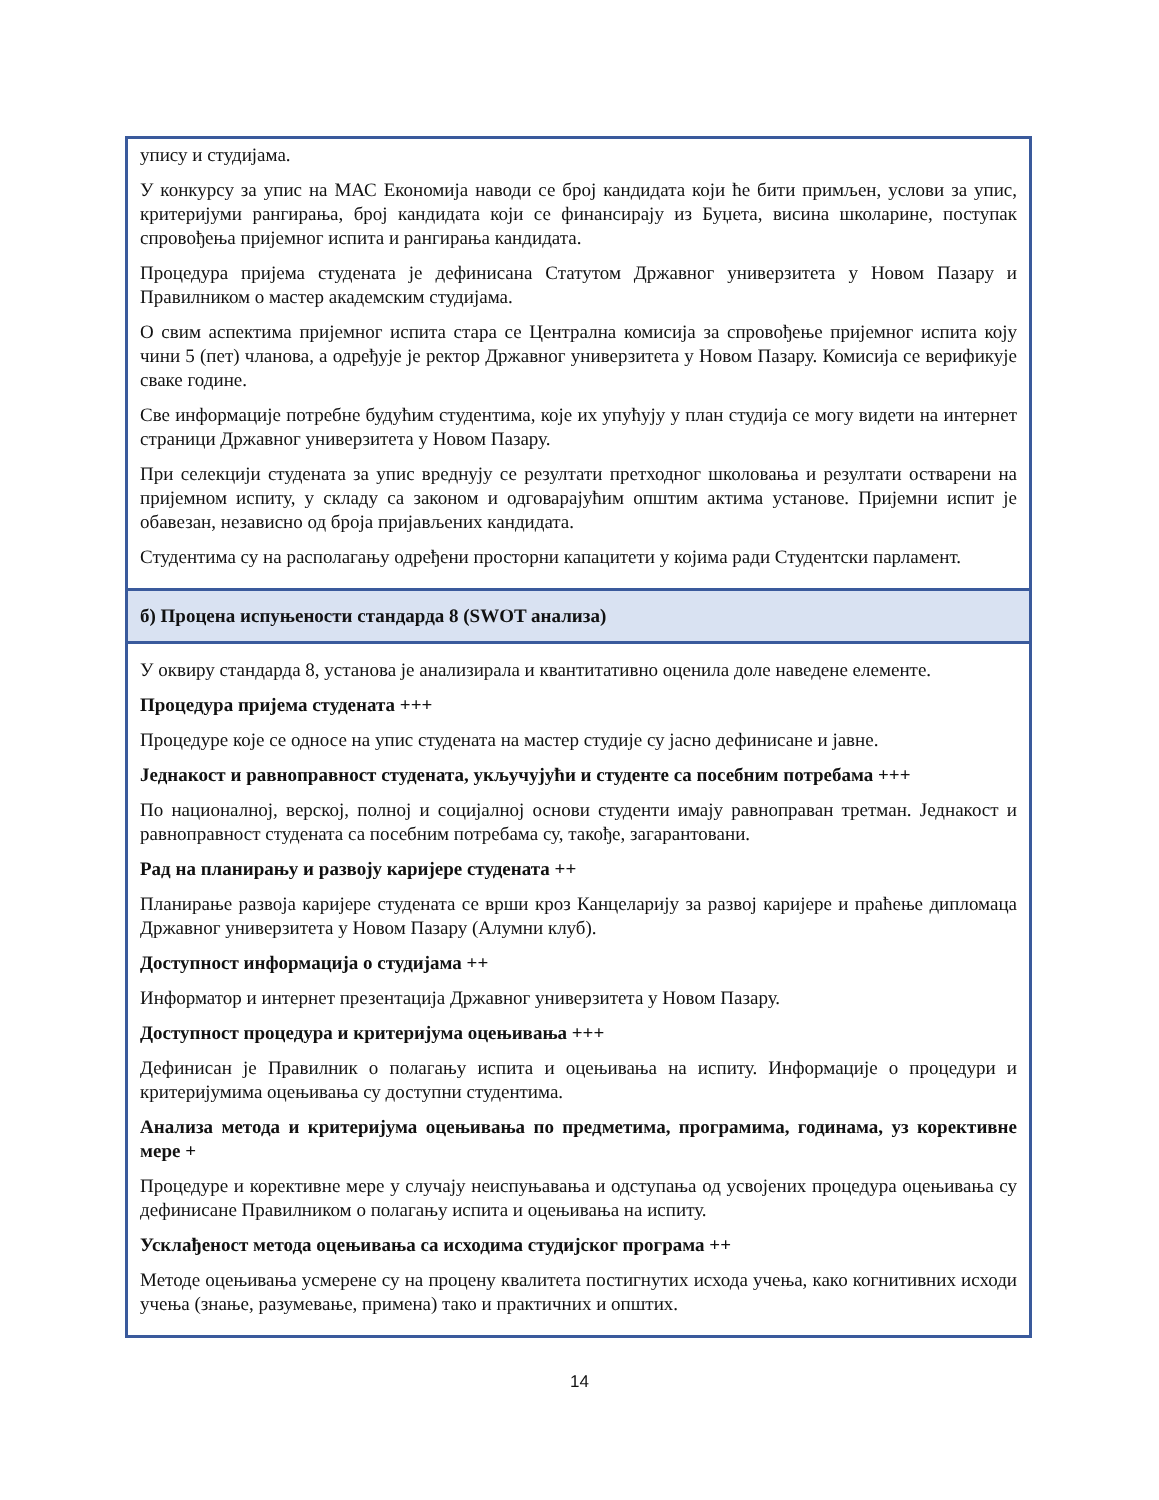| упису и студијама. У конкурсу за упис на МАС Економија наводи се број кандидата који ће бити примљен, услови за упис, критеријуми рангирања, број кандидата који се финансирају из Буџета, висина школарине, поступак спровођења пријемног испита и рангирања кандидата. Процедура пријема студената је дефинисана Статутом Државног универзитета у Новом Пазару и Правилником о мастер академским студијама. О свим аспектима пријемног испита стара се Централна комисија за спровођење пријемног испита коју чини 5 (пет) чланова, а одређује је ректор Државног универзитета у Новом Пазару. Комисија се верификује сваке године. Све информације потребне будућим студентима, које их упућују у план студија се могу видети на интернет страници Државног универзитета у Новом Пазару. При селекцији студената за упис вреднују се резултати претходног школовања и резултати остварени на пријемном испиту, у складу са законом и одговарајућим општим актима установе. Пријемни испит је обавезан, независно од броја пријављених кандидата. Студентима су на располагању одређени просторни капацитети у којима ради Студентски парламент. |
| б) Процена испуњености стандарда 8 (SWOT анализа) |
| У оквиру стандарда 8, установа је анализирала и квантитативно оценила доле наведене елементе. Процедура пријема студената +++ Процедуре које се односе на упис студената на мастер студије су јасно дефинисане и јавне. Једнакост и равноправност студената, укључујући и студенте са посебним потребама +++ По националној, верској, полној и социјалној основи студенти имају равноправан третман. Једнакост и равноправност студената са посебним потребама су, такође, загарантовани. Рад на планирању и развоју каријере студената ++ Планирање развоја каријере студената се врши кроз Канцеларију за развој каријере и праћење дипломаца Државног универзитета у Новом Пазару (Алумни клуб). Доступност информација о студијама ++ Информатор и интернет презентација Државног универзитета у Новом Пазару. Доступност процедура и критеријума оцењивања +++ Дефинисан је Правилник о полагању испита и оцењивања на испиту. Информације о процедури и критеријумима оцењивања су доступни студентима. Анализа метода и критеријума оцењивања по предметима, програмима, годинама, уз корективне мере + Процедуре и корективне мере у случају неиспуњавања и одступања од усвојених процедура оцењивања су дефинисане Правилником о полагању испита и оцењивања на испиту. Усклађеност метода оцењивања са исходима студијског програма ++ Методе оцењивања усмерене су на процену квалитета постигнутих исхода учења, како когнитивних исходи учења (знање, разумевање, примена) тако и практичних и општих. |
14